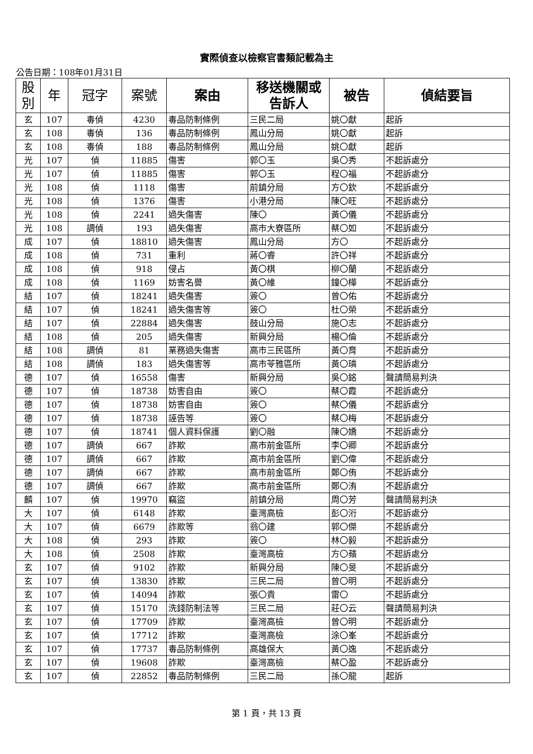實際偵查以檢察官書類記載為主
公告日期：108年01月31日
| 股 別 | 年 | 冠字 | 案號 | 案由 | 移送機關或 告訴人 | 被告 | 偵結要旨 |
| --- | --- | --- | --- | --- | --- | --- | --- |
| 玄 | 107 | 毒偵 | 4230 | 毒品防制條例 | 三民二局 | 姚〇獻 | 起訴 |
| 玄 | 108 | 毒偵 | 136 | 毒品防制條例 | 鳳山分局 | 姚〇獻 | 起訴 |
| 玄 | 108 | 毒偵 | 188 | 毒品防制條例 | 鳳山分局 | 姚〇獻 | 起訴 |
| 光 | 107 | 偵 | 11885 | 傷害 | 郭〇玉 | 吳〇秀 | 不起訴處分 |
| 光 | 107 | 偵 | 11885 | 傷害 | 郭〇玉 | 程〇福 | 不起訴處分 |
| 光 | 108 | 偵 | 1118 | 傷害 | 前鎮分局 | 方〇欽 | 不起訴處分 |
| 光 | 108 | 偵 | 1376 | 傷害 | 小港分局 | 陳〇旺 | 不起訴處分 |
| 光 | 108 | 偵 | 2241 | 過失傷害 | 陳〇 | 黃〇儀 | 不起訴處分 |
| 光 | 108 | 調偵 | 193 | 過失傷害 | 高市大寮區所 | 蔡〇如 | 不起訴處分 |
| 成 | 107 | 偵 | 18810 | 過失傷害 | 鳳山分局 | 方〇 | 不起訴處分 |
| 成 | 108 | 偵 | 731 | 重利 | 蔣〇睿 | 許〇祥 | 不起訴處分 |
| 成 | 108 | 偵 | 918 | 侵占 | 黃〇棋 | 柳〇蘭 | 不起訴處分 |
| 成 | 108 | 偵 | 1169 | 妨害名譽 | 黃〇維 | 鐘〇樺 | 不起訴處分 |
| 結 | 107 | 偵 | 18241 | 過失傷害 | 簽〇 | 曾〇佑 | 不起訴處分 |
| 結 | 107 | 偵 | 18241 | 過失傷害等 | 簽〇 | 杜〇榮 | 不起訴處分 |
| 結 | 107 | 偵 | 22884 | 過失傷害 | 鼓山分局 | 施〇志 | 不起訴處分 |
| 結 | 108 | 偵 | 205 | 過失傷害 | 新興分局 | 楊〇倫 | 不起訴處分 |
| 結 | 108 | 調偵 | 81 | 業務過失傷害 | 高市三民區所 | 黃〇育 | 不起訴處分 |
| 結 | 108 | 調偵 | 183 | 過失傷害等 | 高市苓雅區所 | 黃〇璘 | 不起訴處分 |
| 德 | 107 | 偵 | 16558 | 傷害 | 新興分局 | 吳〇銘 | 聲請簡易判決 |
| 德 | 107 | 偵 | 18738 | 妨害自由 | 簽〇 | 蔡〇霞 | 不起訴處分 |
| 德 | 107 | 偵 | 18738 | 妨害自由 | 簽〇 | 蔡〇儀 | 不起訴處分 |
| 德 | 107 | 偵 | 18738 | 誣告等 | 簽〇 | 蔡〇梅 | 不起訴處分 |
| 德 | 107 | 偵 | 18741 | 個人資料保護 | 劉〇融 | 陳〇嬌 | 不起訴處分 |
| 德 | 107 | 調偵 | 667 | 詐欺 | 高市前金區所 | 李〇卿 | 不起訴處分 |
| 德 | 107 | 調偵 | 667 | 詐欺 | 高市前金區所 | 劉〇偉 | 不起訴處分 |
| 德 | 107 | 調偵 | 667 | 詐欺 | 高市前金區所 | 鄭〇侑 | 不起訴處分 |
| 德 | 107 | 調偵 | 667 | 詐欺 | 高市前金區所 | 鄭〇洧 | 不起訴處分 |
| 麟 | 107 | 偵 | 19970 | 竊盜 | 前鎮分局 | 周〇芳 | 聲請簡易判決 |
| 大 | 107 | 偵 | 6148 | 詐欺 | 臺灣高檢 | 彭〇洐 | 不起訴處分 |
| 大 | 107 | 偵 | 6679 | 詐欺等 | 翁〇建 | 郭〇傑 | 不起訴處分 |
| 大 | 108 | 偵 | 293 | 詐欺 | 簽〇 | 林〇毅 | 不起訴處分 |
| 大 | 108 | 偵 | 2508 | 詐欺 | 臺灣高檢 | 方〇蘋 | 不起訴處分 |
| 玄 | 107 | 偵 | 9102 | 詐欺 | 新興分局 | 陳〇旻 | 不起訴處分 |
| 玄 | 107 | 偵 | 13830 | 詐欺 | 三民二局 | 曾〇明 | 不起訴處分 |
| 玄 | 107 | 偵 | 14094 | 詐欺 | 張〇貴 | 雷〇 | 不起訴處分 |
| 玄 | 107 | 偵 | 15170 | 洗錢防制法等 | 三民二局 | 莊〇云 | 聲請簡易判決 |
| 玄 | 107 | 偵 | 17709 | 詐欺 | 臺灣高檢 | 曾〇明 | 不起訴處分 |
| 玄 | 107 | 偵 | 17712 | 詐欺 | 臺灣高檢 | 涂〇峯 | 不起訴處分 |
| 玄 | 107 | 偵 | 17737 | 毒品防制條例 | 高雄保大 | 黃〇逸 | 不起訴處分 |
| 玄 | 107 | 偵 | 19608 | 詐欺 | 臺灣高檢 | 蔡〇盈 | 不起訴處分 |
| 玄 | 107 | 偵 | 22852 | 毒品防制條例 | 三民二局 | 孫〇龍 | 起訴 |
第 1 頁，共 13 頁